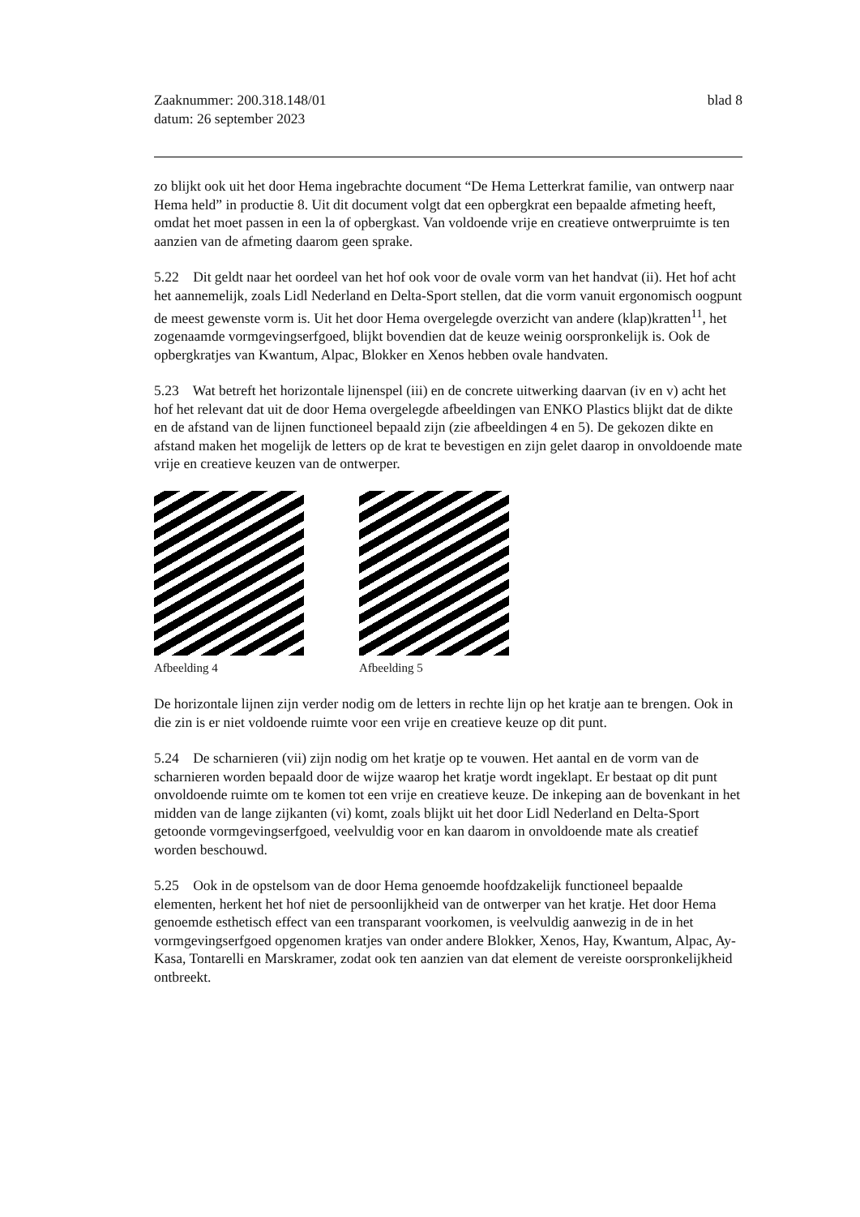Zaaknummer: 200.318.148/01
datum: 26 september 2023
blad 8
zo blijkt ook uit het door Hema ingebrachte document “De Hema Letterkrat familie, van ontwerp naar Hema held” in productie 8. Uit dit document volgt dat een opbergkrat een bepaalde afmeting heeft, omdat het moet passen in een la of opbergkast. Van voldoende vrije en creatieve ontwerpruimte is ten aanzien van de afmeting daarom geen sprake.
5.22 Dit geldt naar het oordeel van het hof ook voor de ovale vorm van het handvat (ii). Het hof acht het aannemelijk, zoals Lidl Nederland en Delta-Sport stellen, dat die vorm vanuit ergonomisch oogpunt de meest gewenste vorm is. Uit het door Hema overgelegde overzicht van andere (klap)kratten<sup>11</sup>, het zogenaamde vormgevingserfgoed, blijkt bovendien dat de keuze weinig oorspronkelijk is. Ook de opbergkratjes van Kwantum, Alpac, Blokker en Xenos hebben ovale handvaten.
5.23 Wat betreft het horizontale lijnenspel (iii) en de concrete uitwerking daarvan (iv en v) acht het hof het relevant dat uit de door Hema overgelegde afbeeldingen van ENKO Plastics blijkt dat de dikte en de afstand van de lijnen functioneel bepaald zijn (zie afbeeldingen 4 en 5). De gekozen dikte en afstand maken het mogelijk de letters op de krat te bevestigen en zijn gelet daarop in onvoldoende mate vrije en creatieve keuzen van de ontwerper.
Afbeelding 4 Afbeelding 5
De horizontale lijnen zijn verder nodig om de letters in rechte lijn op het kratje aan te brengen. Ook in die zin is er niet voldoende ruimte voor een vrije en creatieve keuze op dit punt.
5.24 De scharnieren (vii) zijn nodig om het kratje op te vouwen. Het aantal en de vorm van de scharnieren worden bepaald door de wijze waarop het kratje wordt ingeklapt. Er bestaat op dit punt onvoldoende ruimte om te komen tot een vrije en creatieve keuze. De inkeping aan de bovenkant in het midden van de lange zijkanten (vi) komt, zoals blijkt uit het door Lidl Nederland en Delta-Sport getoonde vormgevingserfgoed, veelvuldig voor en kan daarom in onvoldoende mate als creatief worden beschouwd.
5.25 Ook in de opstelsom van de door Hema genoemde hoofdzakelijk functioneel bepaalde elementen, herkent het hof niet de persoonlijkheid van de ontwerper van het kratje. Het door Hema genoemde esthetisch effect van een transparant voorkomen, is veelvuldig aanwezig in de in het vormgevingserfgoed opgenomen kratjes van onder andere Blokker, Xenos, Hay, Kwantum, Alpac, Ay-Kasa, Tontarelli en Marskramer, zodat ook ten aanzien van dat element de vereiste oorspronkelijkheid ontbreekt.